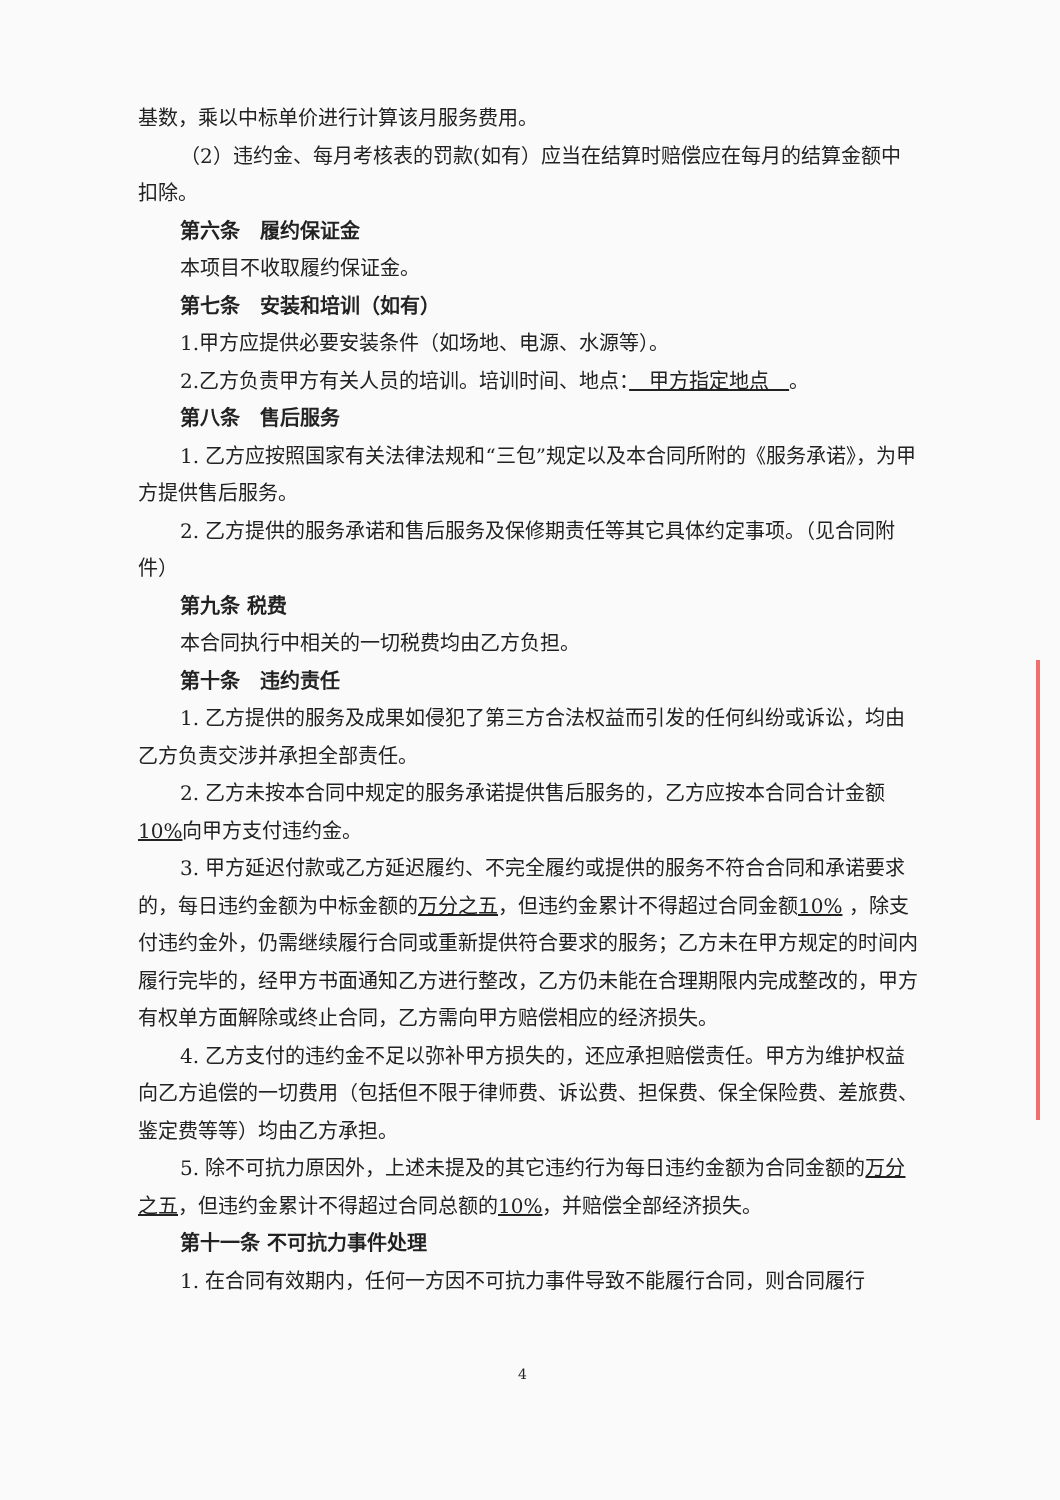基数，乘以中标单价进行计算该月服务费用。
（2）违约金、每月考核表的罚款(如有）应当在结算时赔偿应在每月的结算金额中扣除。
第六条　履约保证金
本项目不收取履约保证金。
第七条　安装和培训（如有）
1.甲方应提供必要安装条件（如场地、电源、水源等）。
2.乙方负责甲方有关人员的培训。培训时间、地点：　甲方指定地点　。
第八条　售后服务
1. 乙方应按照国家有关法律法规和“三包”规定以及本合同所附的《服务承诺》，为甲方提供售后服务。
2. 乙方提供的服务承诺和售后服务及保修期责任等其它具体约定事项。（见合同附件）
第九条 税费
本合同执行中相关的一切税费均由乙方负担。
第十条　违约责任
1. 乙方提供的服务及成果如侵犯了第三方合法权益而引发的任何纠纷或诉讼，均由乙方负责交涉并承担全部责任。
2. 乙方未按本合同中规定的服务承诺提供售后服务的，乙方应按本合同合计金额 10% 向甲方支付违约金。
3. 甲方延迟付款或乙方延迟履约、不完全履约或提供的服务不符合合同和承诺要求的，每日违约金额为中标金额的万分之五，但违约金累计不得超过合同金额10% ，除支付违约金外，仍需继续履行合同或重新提供符合要求的服务；乙方未在甲方规定的时间内履行完毕的，经甲方书面通知乙方进行整改，乙方仍未能在合理期限内完成整改的，甲方有权单方面解除或终止合同，乙方需向甲方赔偿相应的经济损失。
4. 乙方支付的违约金不足以弥补甲方损失的，还应承担赔偿责任。甲方为维护权益向乙方追偿的一切费用（包括但不限于律师费、诉讼费、担保费、保全保险费、差旅费、鉴定费等等）均由乙方承担。
5. 除不可抗力原因外，上述未提及的其它违约行为每日违约金额为合同金额的万分之五，但违约金累计不得超过合同总额的10%，并赔偿全部经济损失。
第十一条 不可抗力事件处理
1. 在合同有效期内，任何一方因不可抗力事件导致不能履行合同，则合同履行
4